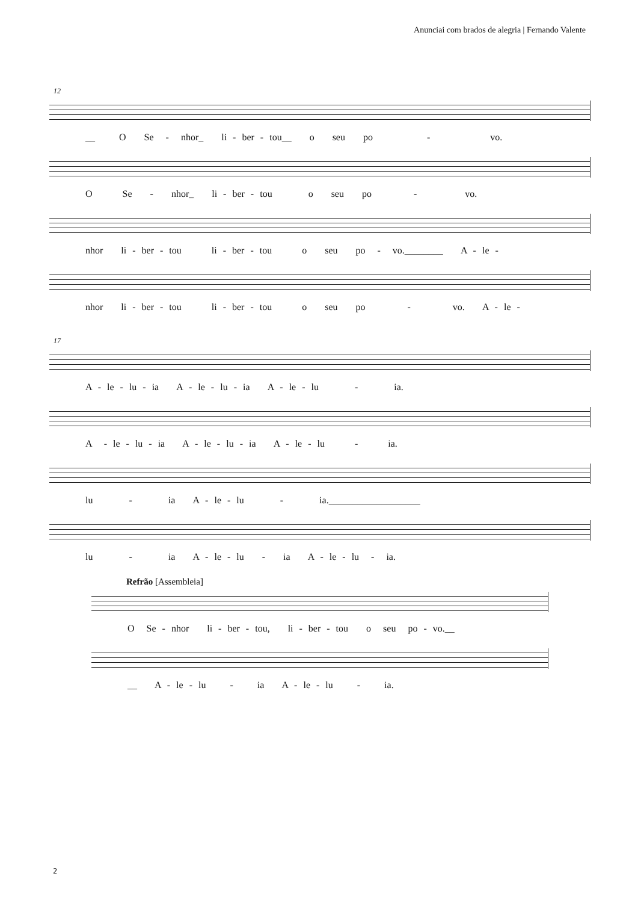Anunciai com brados de alegria | Fernando Valente
12
__ O Se - nhor_ li - ber - tou__ o seu po - vo.
O Se - nhor_ li - ber - tou o seu po - vo.
nhor li - ber - tou li - ber - tou o seu po - vo.________ A - le -
nhor li - ber - tou li - ber - tou o seu po - vo. A - le -
17
A - le - lu - ia A - le - lu - ia A - le - lu - ia.
A - le - lu - ia A - le - lu - ia A - le - lu - ia.
lu - ia A - le - lu - ia.___________________
lu - ia A - le - lu - ia A - le - lu - ia.
Refrão [Assembleia]
O Se - nhor li - ber - tou, li - ber - tou o seu po - vo.__
__ A - le - lu - ia A - le - lu - ia.
2